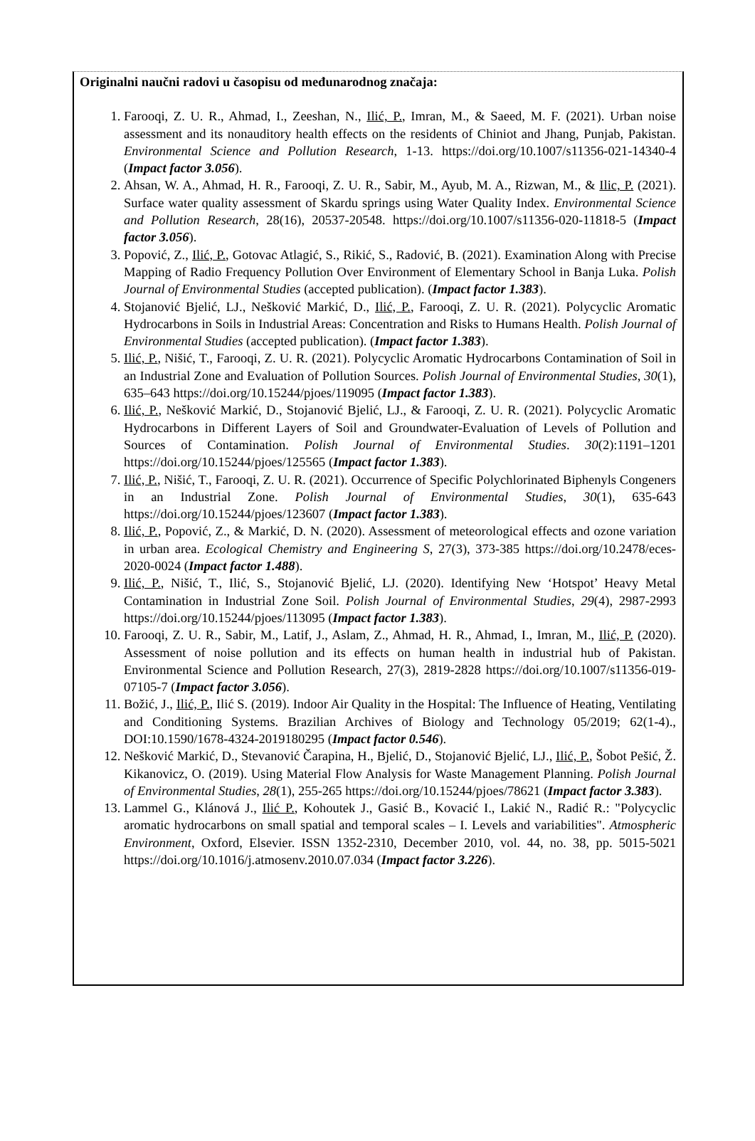Originalni naučni radovi u časopisu od međunarodnog značaja:
1. Farooqi, Z. U. R., Ahmad, I., Zeeshan, N., Ilić, P., Imran, M., & Saeed, M. F. (2021). Urban noise assessment and its nonauditory health effects on the residents of Chiniot and Jhang, Punjab, Pakistan. Environmental Science and Pollution Research, 1-13. https://doi.org/10.1007/s11356-021-14340-4 (Impact factor 3.056).
2. Ahsan, W. A., Ahmad, H. R., Farooqi, Z. U. R., Sabir, M., Ayub, M. A., Rizwan, M., & Ilic, P. (2021). Surface water quality assessment of Skardu springs using Water Quality Index. Environmental Science and Pollution Research, 28(16), 20537-20548. https://doi.org/10.1007/s11356-020-11818-5 (Impact factor 3.056).
3. Popović, Z., Ilić, P., Gotovac Atlagić, S., Rikić, S., Radović, B. (2021). Examination Along with Precise Mapping of Radio Frequency Pollution Over Environment of Elementary School in Banja Luka. Polish Journal of Environmental Studies (accepted publication). (Impact factor 1.383).
4. Stojanović Bjelić, LJ., Nešković Markić, D., Ilić, P., Farooqi, Z. U. R. (2021). Polycyclic Aromatic Hydrocarbons in Soils in Industrial Areas: Concentration and Risks to Humans Health. Polish Journal of Environmental Studies (accepted publication). (Impact factor 1.383).
5. Ilić, P., Nišić, T., Farooqi, Z. U. R. (2021). Polycyclic Aromatic Hydrocarbons Contamination of Soil in an Industrial Zone and Evaluation of Pollution Sources. Polish Journal of Environmental Studies, 30(1), 635–643 https://doi.org/10.15244/pjoes/119095 (Impact factor 1.383).
6. Ilić, P., Nešković Markić, D., Stojanović Bjelić, LJ., & Farooqi, Z. U. R. (2021). Polycyclic Aromatic Hydrocarbons in Different Layers of Soil and Groundwater-Evaluation of Levels of Pollution and Sources of Contamination. Polish Journal of Environmental Studies. 30(2):1191–1201 https://doi.org/10.15244/pjoes/125565 (Impact factor 1.383).
7. Ilić, P., Nišić, T., Farooqi, Z. U. R. (2021). Occurrence of Specific Polychlorinated Biphenyls Congeners in an Industrial Zone. Polish Journal of Environmental Studies, 30(1), 635-643 https://doi.org/10.15244/pjoes/123607 (Impact factor 1.383).
8. Ilić, P., Popović, Z., & Markić, D. N. (2020). Assessment of meteorological effects and ozone variation in urban area. Ecological Chemistry and Engineering S, 27(3), 373-385 https://doi.org/10.2478/eces-2020-0024 (Impact factor 1.488).
9. Ilić, P., Nišić, T., Ilić, S., Stojanović Bjelić, LJ. (2020). Identifying New ‘Hotspot’ Heavy Metal Contamination in Industrial Zone Soil. Polish Journal of Environmental Studies, 29(4), 2987-2993 https://doi.org/10.15244/pjoes/113095 (Impact factor 1.383).
10. Farooqi, Z. U. R., Sabir, M., Latif, J., Aslam, Z., Ahmad, H. R., Ahmad, I., Imran, M., Ilić, P. (2020). Assessment of noise pollution and its effects on human health in industrial hub of Pakistan. Environmental Science and Pollution Research, 27(3), 2819-2828 https://doi.org/10.1007/s11356-019-07105-7 (Impact factor 3.056).
11. Božić, J., Ilić, P., Ilić S. (2019). Indoor Air Quality in the Hospital: The Influence of Heating, Ventilating and Conditioning Systems. Brazilian Archives of Biology and Technology 05/2019; 62(1-4)., DOI:10.1590/1678-4324-2019180295 (Impact factor 0.546).
12. Nešković Markić, D., Stevanović Čarapina, H., Bjelić, D., Stojanović Bjelić, LJ., Ilić, P., Šobot Pešić, Ž. Kikanovicz, O. (2019). Using Material Flow Analysis for Waste Management Planning. Polish Journal of Environmental Studies, 28(1), 255-265 https://doi.org/10.15244/pjoes/78621 (Impact factor 3.383).
13. Lammel G., Klánová J., Ilić P., Kohoutek J., Gasić B., Kovacić I., Lakić N., Radić R.: "Polycyclic aromatic hydrocarbons on small spatial and temporal scales – I. Levels and variabilities". Atmospheric Environment, Oxford, Elsevier. ISSN 1352-2310, December 2010, vol. 44, no. 38, pp. 5015-5021 https://doi.org/10.1016/j.atmosenv.2010.07.034 (Impact factor 3.226).